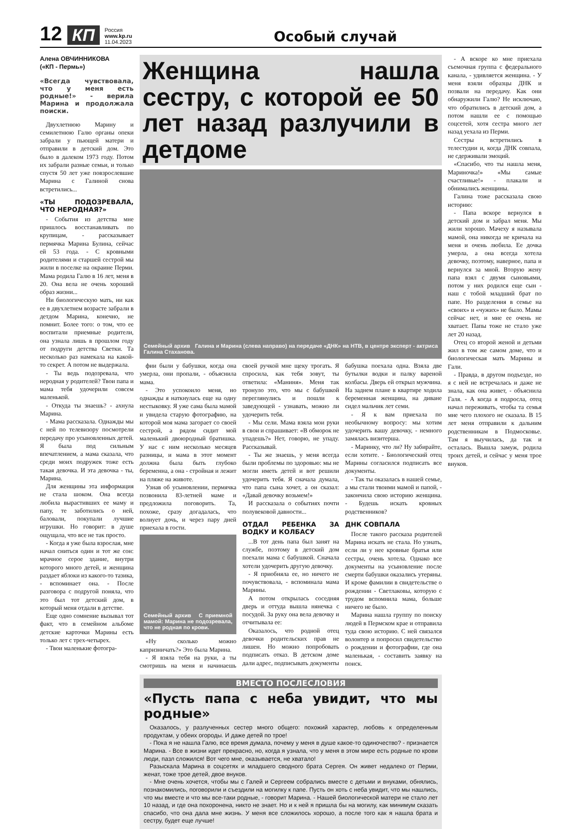12 КП Россия
www.kp.ru
11.04.2023 Особый случай
Алена ОВЧИННИКОВА
(«КП - Пермь»)
«Всегда чувствовала, что у меня есть родные!» - верила Марина и продолжала поиски.
Двухлетнюю Марину и семилетнюю Галю органы опеки забрали у пьющей матери и отправили в детский дом. Это было в далеком 1973 году. Потом их забрали разные семьи, и только спустя 50 лет уже повзрослевшие Марина с Галиной снова встретились...
«ТЫ ПОДОЗРЕВАЛА, ЧТО НЕРОДНАЯ?»
- События из детства мне пришлось восстанавливать по крупицам, - рассказывает пермячка Марина Булина, сейчас ей 53 года. - С кровными родителями и старшей сестрой мы жили в поселке на окраине Перми. Мама родила Галю в 16 лет, меня в 20. Она вела не очень хороший образ жизни...
Ни биологическую мать, ни как ее в двухлетнем возрасте забрали в детдом Марина, конечно, не помнит. Более того: о том, что ее воспитали приемные родители, она узнала лишь в прошлом году от подруги детства Светки. Та несколько раз намекала на какой-то секрет. А потом не выдержала.
- Ты ведь подозревала, что неродная у родителей? Твои папа и мама тебя удочерили совсем маленькой.
- Откуда ты знаешь? - ахнула Марина.
- Мама рассказала. Однажды мы с ней по телевизору посмотрели передачу про усыновленных детей. Я была под сильным впечатлением, а мама сказала, что среди моих подружек тоже есть такая девочка. И эта девочка - ты, Марина.
Для женщины эта информация не стала шоком. Она всегда любила вырастивших ее маму и папу, те заботились о ней, баловали, покупали лучшие игрушки. Но говорит: в душе ощущала, что все не так просто.
- Когда я уже была взрослая, мне начал сниться один и тот же сон: мрачное серое здание, внутри которого много детей, и женщина раздает яблоки из какого-то тазика, - вспоминает она. - После разговора с подругой поняла, что это был тот детский дом, в который меня отдали в детстве.
Еще одно сомнение вызывал тот факт, что в семейном альбоме детские карточки Марины есть только лет с трех-четырех.
- Твои маленькие фотогра-
Женщина нашла сестру, с которой ее 50 лет назад разлучили в детдоме
Семейный архив Галина и Марина (слева направо) на передаче «ДНК» на НТВ, в центре эксперт - актриса Галина Стаханова.
фии были у бабушки, когда она умерла, они пропали, - объяснила мама.
- Это успокоило меня, но однажды я наткнулась еще на одну нестыковку. Я уже сама была мамой и увидела старую фотографию, на которой моя мама загорает со своей сестрой, а рядом сидит мой маленький двоюродный братишка. У нас с ним несколько месяцев разницы, и мама в этот момент должна была быть глубоко беременна, а она - стройная и лежит на пляже на животе.
Узнав об усыновлении, пермячка позвонила 83-летней маме и предложила поговорить. Та, похоже, сразу догадалась, что волнует дочь, и через пару дней приехала в гости.
Семейный архив С приемной мамой: Марина не подозревала, что не родная по крови.
«Ну сколько можно капризничать?» Это была Марина.
- Я взяла тебя на руки, а ты смотришь на меня и начинаешь своей ручкой мне щеку трогать. Я спросила, как тебя зовут, ты ответила: «Маниня». Меня так тронуло это, что мы с бабушкой переглянулись и пошли к заведующей - узнавать, можно ли удочерить тебя.
- Мы сели. Мама взяла мои руки в свои и спрашивает: «В обморок не упадешь?» Нет, говорю, не упаду. Рассказывай.
- Ты же знаешь, у меня всегда были проблемы по здоровью: мы не могли иметь детей и вот решили удочерить тебя. Я сначала думала, что папа сына хочет, а он сказал: «Давай девочку возьмем!»
И рассказала о событиях почти полувековой давности...
ОТДАЛ РЕБЕНКА ЗА ВОДКУ И КОЛБАСУ
...В тот день папа был занят на службе, поэтому в детский дом поехали мама с бабушкой. Сначала хотели удочерить другую девочку.
- Я приобняла ее, но ничего не почувствовала, - вспоминала мама Марины.
А потом открылась соседняя дверь и оттуда вышла нянечка с посудой. За руку она вела девочку и отчитывала ее:
Оказалось, что родной отец девочки родительских прав не лишен. Но можно попробовать подписать отказ. В детском доме дали адрес, подписывать документы бабушка поехала одна. Взяла две бутылки водки и палку вареной колбасы. Дверь ей открыл мужчина. На заднем плане в квартире ходила беременная женщина, на диване сидел мальчик лет семи.
- Я к вам приехала по необычному вопросу: мы хотим удочерить вашу девочку, - немного замялась визитерша.
- Маринку, что ли? Ну забирайте, если хотите. - Биологический отец Марины согласился подписать все документы.
- Так ты оказалась в нашей семье, а мы стали твоими мамой и папой, - закончила свою историю женщина. - Будешь искать кровных родственников?
ДНК СОВПАЛА
После такого рассказа родителей Марина искать не стала. Но узнать, если ли у нее кровные братья или сестры, очень хотела. Однако все документы на усыновление после смерти бабушки оказались утеряны. И кроме фамилии в свидетельстве о рождении - Светлаковы, которую с трудом вспомнила мама, больше ничего не было.
Марина нашла группу по поиску людей в Пермском крае и отправила туда свою историю. С ней связался волонтер и попросил свидетельство о рождении и фотографии, где она маленькая, - составить заявку на поиск.
ВМЕСТО ПОСЛЕСЛОВИЯ
«Пусть папа с неба увидит, что мы родные»
Оказалось, у разлученных сестер много общего: похожий характер, любовь к определенным продуктам, у обеих огороды. И даже детей по трое!
- Пока я не нашла Галю, все время думала, почему у меня в душе какое-то одиночество? - признается Марина. - Все в жизни идет прекрасно, но, когда я узнала, что у меня в этом мире есть родные по крови люди, пазл сложился! Вот чего мне, оказывается, не хватало!
Разыскала Марина в соцсетях и младшего сводного брата Сергея. Он живет недалеко от Перми, женат, тоже трое детей, двое внуков.
- Мне очень хочется, чтобы мы с Галей и Сергеем собрались вместе с детьми и внуками, обнялись, познакомились, поговорили и съездили на могилку к папе. Пусть он хоть с неба увидит, что мы нашлись, что мы вместе и что мы все-таки родные, - говорит Марина. - Нашей биологической матери не стало лет 10 назад, и где она похоронена, никто не знает. Но и к ней я пришла бы на могилу, как минимум сказать спасибо, что она дала мне жизнь. У меня все сложилось хорошо, а после того как я нашла брата и сестру, будет еще лучше!
- А вскоре ко мне приехала съемочная группа с федерального канала, - удивляется женщина. - У меня взяли образцы ДНК и позвали на передачу. Как они обнаружили Галю? Не исключаю, что обратились в детский дом, а потом нашли ее с помощью соцсетей, хотя сестра много лет назад уехала из Перми.
Сестры встретились в телестудии и, когда ДНК совпала, не сдерживали эмоций.
«Спасибо, что ты нашла меня, Мариночка!» «Мы самые счастливые!» - плакали и обнимались женщины.
Галина тоже рассказала свою историю:
- Папа вскоре вернулся в детский дом и забрал меня. Мы жили хорошо. Мачеху я называла мамой, она никогда не кричала на меня и очень любила. Ее дочка умерла, а она всегда хотела девочку, поэтому, наверное, папа и вернулся за мной. Вторую жену папа взял с двумя сыновьями, потом у них родился еще сын - наш с тобой младший брат по папе. Но разделения в семье на «своих» и «чужих» не было. Мамы сейчас нет, и мне ее очень не хватает. Папы тоже не стало уже лет 20 назад.
Отец со второй женой и детьми жил в том же самом доме, что и биологическая мать Марины и Гали.
- Правда, в другом подъезде, но я с ней не встречалась и даже не знала, как она живет, - объяснила Галя. - А когда я подросла, отец начал переживать, чтобы та семья мне чего плохого не сказала. В 15 лет меня отправили к дальним родственникам в Подмосковье. Там я выучилась, да так и осталась. Вышла замуж, родила троих детей, и сейчас у меня трое внуков.